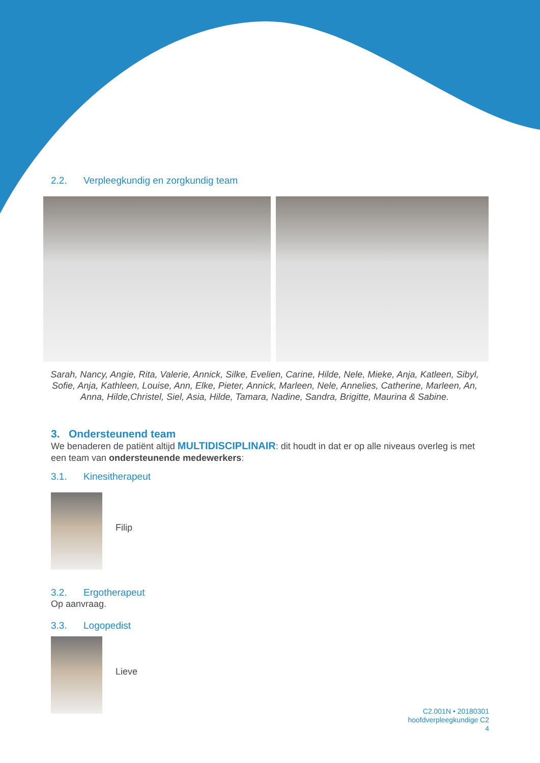2.2. Verpleegkundig en zorgkundig team
Sarah, Nancy, Angie, Rita, Valerie, Annick, Silke, Evelien, Carine, Hilde, Nele, Mieke, Anja, Katleen, Sibyl, Sofie, Anja, Kathleen, Louise, Ann, Elke, Pieter, Annick, Marleen, Nele, Annelies, Catherine, Marleen, An, Anna, Hilde,Christel, Siel, Asia, Hilde, Tamara, Nadine, Sandra, Brigitte, Maurina & Sabine.
3. Ondersteunend team
We benaderen de patiënt altijd MULTIDISCIPLINAIR: dit houdt in dat er op alle niveaus overleg is met een team van ondersteunende medewerkers:
3.1. Kinesitherapeut
Filip
3.2. Ergotherapeut
Op aanvraag.
3.3. Logopedist
Lieve
C2.001N • 20180301
hoofdverpleegkundige C2
4